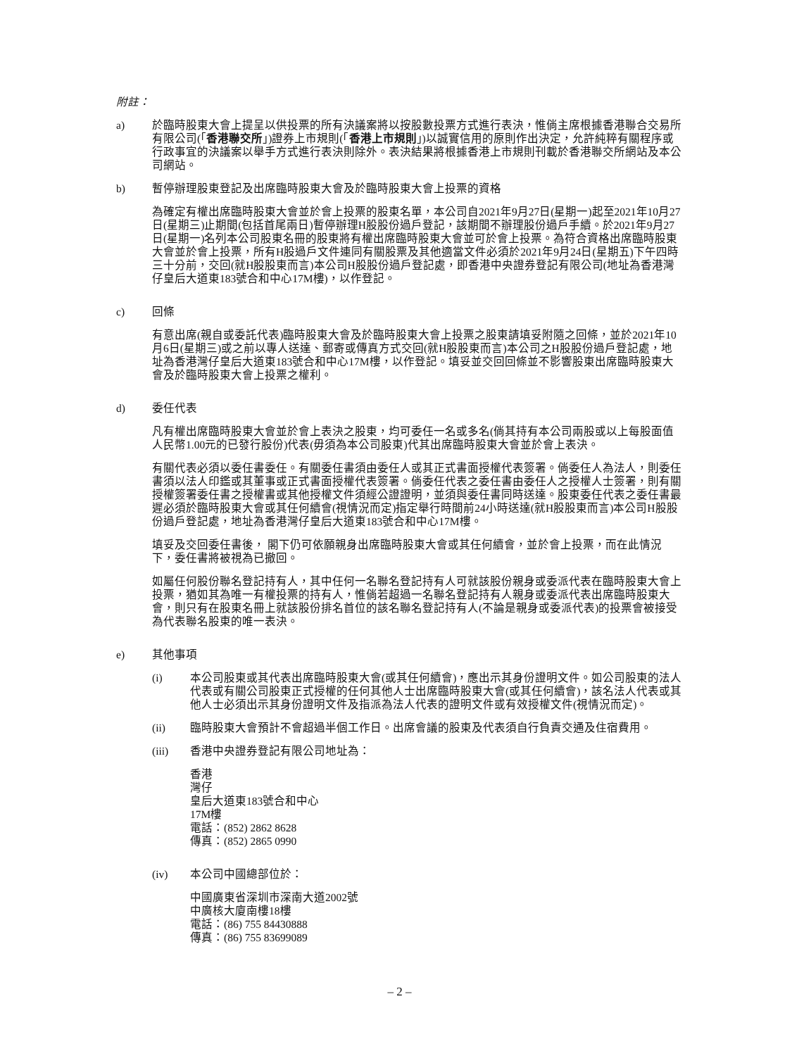附註：
a) 於臨時股東大會上提呈以供投票的所有決議案將以按股數投票方式進行表決，惟倘主席根據香港聯合交易所有限公司(「香港聯交所」)證券上市規則(「香港上市規則」)以誠實信用的原則作出決定，允許純粹有關程序或行政事宜的決議案以舉手方式進行表決則除外。表決結果將根據香港上市規則刊載於香港聯交所網站及本公司網站。
b) 暫停辦理股東登記及出席臨時股東大會及於臨時股東大會上投票的資格
為確定有權出席臨時股東大會並於會上投票的股東名單，本公司自2021年9月27日(星期一)起至2021年10月27日(星期三)止期間(包括首尾兩日)暫停辦理H股股份過戶登記，該期間不辦理股份過戶手續。於2021年9月27日(星期一)名列本公司股東名冊的股東將有權出席臨時股東大會並可於會上投票。為符合資格出席臨時股東大會並於會上投票，所有H股過戶文件連同有關股票及其他適當文件必須於2021年9月24日(星期五)下午四時三十分前，交回(就H股股東而言)本公司H股股份過戶登記處，即香港中央證券登記有限公司(地址為香港灣仔皇后大道東183號合和中心17M樓)，以作登記。
c) 回條
有意出席(親自或委託代表)臨時股東大會及於臨時股東大會上投票之股東請填妥附隨之回條，並於2021年10月6日(星期三)或之前以專人送達、郵寄或傳真方式交回(就H股股東而言)本公司之H股股份過戶登記處，地址為香港灣仔皇后大道東183號合和中心17M樓，以作登記。填妥並交回回條並不影響股東出席臨時股東大會及於臨時股東大會上投票之權利。
d) 委任代表
凡有權出席臨時股東大會並於會上表決之股東，均可委任一名或多名(倘其持有本公司兩股或以上每股面值人民幣1.00元的已發行股份)代表(毋須為本公司股東)代其出席臨時股東大會並於會上表決。
有關代表必須以委任書委任。有關委任書須由委任人或其正式書面授權代表簽署。倘委任人為法人，則委任書須以法人印鑑或其董事或正式書面授權代表簽署。倘委任代表之委任書由委任人之授權人士簽署，則有關授權簽署委任書之授權書或其他授權文件須經公證證明，並須與委任書同時送達。股東委任代表之委任書最遲必須於臨時股東大會或其任何續會(視情況而定)指定舉行時間前24小時送達(就H股股東而言)本公司H股股份過戶登記處，地址為香港灣仔皇后大道東183號合和中心17M樓。
填妥及交回委任書後， 閣下仍可依願親身出席臨時股東大會或其任何續會，並於會上投票，而在此情況下，委任書將被視為已撤回。
如屬任何股份聯名登記持有人，其中任何一名聯名登記持有人可就該股份親身或委派代表在臨時股東大會上投票，猶如其為唯一有權投票的持有人，惟倘若超過一名聯名登記持有人親身或委派代表出席臨時股東大會，則只有在股東名冊上就該股份排名首位的該名聯名登記持有人(不論是親身或委派代表)的投票會被接受為代表聯名股東的唯一表決。
e) 其他事項
(i) 本公司股東或其代表出席臨時股東大會(或其任何續會)，應出示其身份證明文件。如公司股東的法人代表或有關公司股東正式授權的任何其他人士出席臨時股東大會(或其任何續會)，該名法人代表或其他人士必須出示其身份證明文件及指派為法人代表的證明文件或有效授權文件(視情況而定)。
(ii) 臨時股東大會預計不會超過半個工作日。出席會議的股東及代表須自行負責交通及住宿費用。
(iii) 香港中央證券登記有限公司地址為：
香港
灣仔
皇后大道東183號合和中心
17M樓
電話：(852) 2862 8628
傳真：(852) 2865 0990
(iv) 本公司中國總部位於：
中國廣東省深圳市深南大道2002號
中廣核大廈南樓18樓
電話：(86) 755 84430888
傳真：(86) 755 83699089
– 2 –